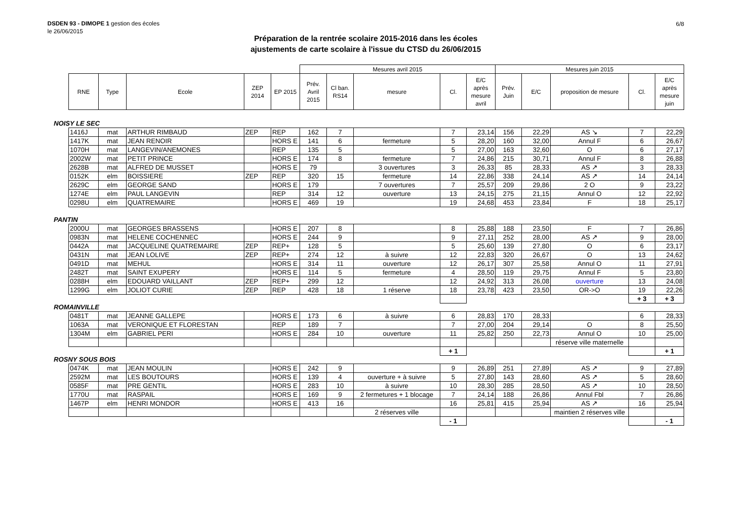6/8
DSDEN 93 - DIMOPE 1 gestion des écoles
le 26/06/2015
Préparation de la rentrée scolaire 2015-2016 dans les écoles
ajustements de carte scolaire à l'issue du CTSD du 26/06/2015
| | | | | | Mesures avril 2015 | | | | | Mesures juin 2015 | | | | |
| --- | --- | --- | --- | --- | --- | --- | --- | --- | --- | --- | --- | --- | --- | --- |
| RNE | Type | Ecole | ZEP 2014 | EP 2015 | Prév. Avril 2015 | Cl ban. RS14 | mesure | Cl. | E/C après mesure avril | Prév. Juin | E/C | proposition de mesure | Cl. | E/C après mesure juin |
NOISY LE SEC
| 1416J | mat | ARTHUR RIMBAUD | ZEP | REP | 162 | 7 | | 7 | 23,14 | 156 | 22,29 | AS ↘ | 7 | 22,29 |
| 1417K | mat | JEAN RENOIR | | HORS E | 141 | 6 | fermeture | 5 | 28,20 | 160 | 32,00 | Annul F | 6 | 26,67 |
| 1070H | mat | LANGEVIN/ANEMONES | | REP | 135 | 5 | | 5 | 27,00 | 163 | 32,60 | O | 6 | 27,17 |
| 2002W | mat | PETIT PRINCE | | HORS E | 174 | 8 | fermeture | 7 | 24,86 | 215 | 30,71 | Annul F | 8 | 26,88 |
| 2628B | mat | ALFRED DE MUSSET | | HORS E | 79 | | 3 ouvertures | 3 | 26,33 | 85 | 28,33 | AS ↗ | 3 | 28,33 |
| 0152K | elm | BOISSIERE | ZEP | REP | 320 | 15 | fermeture | 14 | 22,86 | 338 | 24,14 | AS ↗ | 14 | 24,14 |
| 2629C | elm | GEORGE SAND | | HORS E | 179 | | 7 ouvertures | 7 | 25,57 | 209 | 29,86 | 2 O | 9 | 23,22 |
| 1274E | elm | PAUL LANGEVIN | | REP | 314 | 12 | ouverture | 13 | 24,15 | 275 | 21,15 | Annul O | 12 | 22,92 |
| 0298U | elm | QUATREMAIRE | | HORS E | 469 | 19 | | 19 | 24,68 | 453 | 23,84 | F | 18 | 25,17 |
PANTIN
| 2000U | mat | GEORGES BRASSENS | | HORS E | 207 | 8 | | 8 | 25,88 | 188 | 23,50 | F | 7 | 26,86 |
| 0983N | mat | HELENE COCHENNEC | | HORS E | 244 | 9 | | 9 | 27,11 | 252 | 28,00 | AS ↗ | 9 | 28,00 |
| 0442A | mat | JACQUELINE QUATREMAIRE | ZEP | REP+ | 128 | 5 | | 5 | 25,60 | 139 | 27,80 | O | 6 | 23,17 |
| 0431N | mat | JEAN LOLIVE | ZEP | REP+ | 274 | 12 | à suivre | 12 | 22,83 | 320 | 26,67 | O | 13 | 24,62 |
| 0491D | mat | MEHUL | | HORS E | 314 | 11 | ouverture | 12 | 26,17 | 307 | 25,58 | Annul O | 11 | 27,91 |
| 2482T | mat | SAINT EXUPERY | | HORS E | 114 | 5 | fermeture | 4 | 28,50 | 119 | 29,75 | Annul F | 5 | 23,80 |
| 0288H | elm | EDOUARD VAILLANT | ZEP | REP+ | 299 | 12 | | 12 | 24,92 | 313 | 26,08 | ouverture | 13 | 24,08 |
| 1299G | elm | JOLIOT CURIE | ZEP | REP | 428 | 18 | 1 réserve | 18 | 23,78 | 423 | 23,50 | OR->O | 19 | 22,26 |
| | | | | | | | | | | | | | + 3 | + 3 |
ROMAINVILLE
| 0481T | mat | JEANNE GALLEPE | | HORS E | 173 | 6 | à suivre | 6 | 28,83 | 170 | 28,33 | | 6 | 28,33 |
| 1063A | mat | VERONIQUE ET FLORESTAN | | REP | 189 | 7 | | 7 | 27,00 | 204 | 29,14 | O | 8 | 25,50 |
| 1304M | elm | GABRIEL PERI | | HORS E | 284 | 10 | ouverture | 11 | 25,82 | 250 | 22,73 | Annul O | 10 | 25,00 |
| | | | | | | | | | | | | réserve ville maternelle | | |
| | | | | | | | | + 1 | | | | | | + 1 |
ROSNY SOUS BOIS
| 0474K | mat | JEAN MOULIN | | HORS E | 242 | 9 | | 9 | 26,89 | 251 | 27,89 | AS ↗ | 9 | 27,89 |
| 2592M | mat | LES BOUTOURS | | HORS E | 139 | 4 | ouverture + à suivre | 5 | 27,80 | 143 | 28,60 | AS ↗ | 5 | 28,60 |
| 0585F | mat | PRE GENTIL | | HORS E | 283 | 10 | à suivre | 10 | 28,30 | 285 | 28,50 | AS ↗ | 10 | 28,50 |
| 1770U | mat | RASPAIL | | HORS E | 169 | 9 | 2 fermetures + 1 blocage | 7 | 24,14 | 188 | 26,86 | Annul Fbl | 7 | 26,86 |
| 1467P | elm | HENRI MONDOR | | HORS E | 413 | 16 | | 16 | 25,81 | 415 | 25,94 | AS ↗ | 16 | 25,94 |
| | | | | | | | 2 réserves ville | | | | | maintien 2 réserves ville | | |
| | | | | | | | | - 1 | | | | | | - 1 |